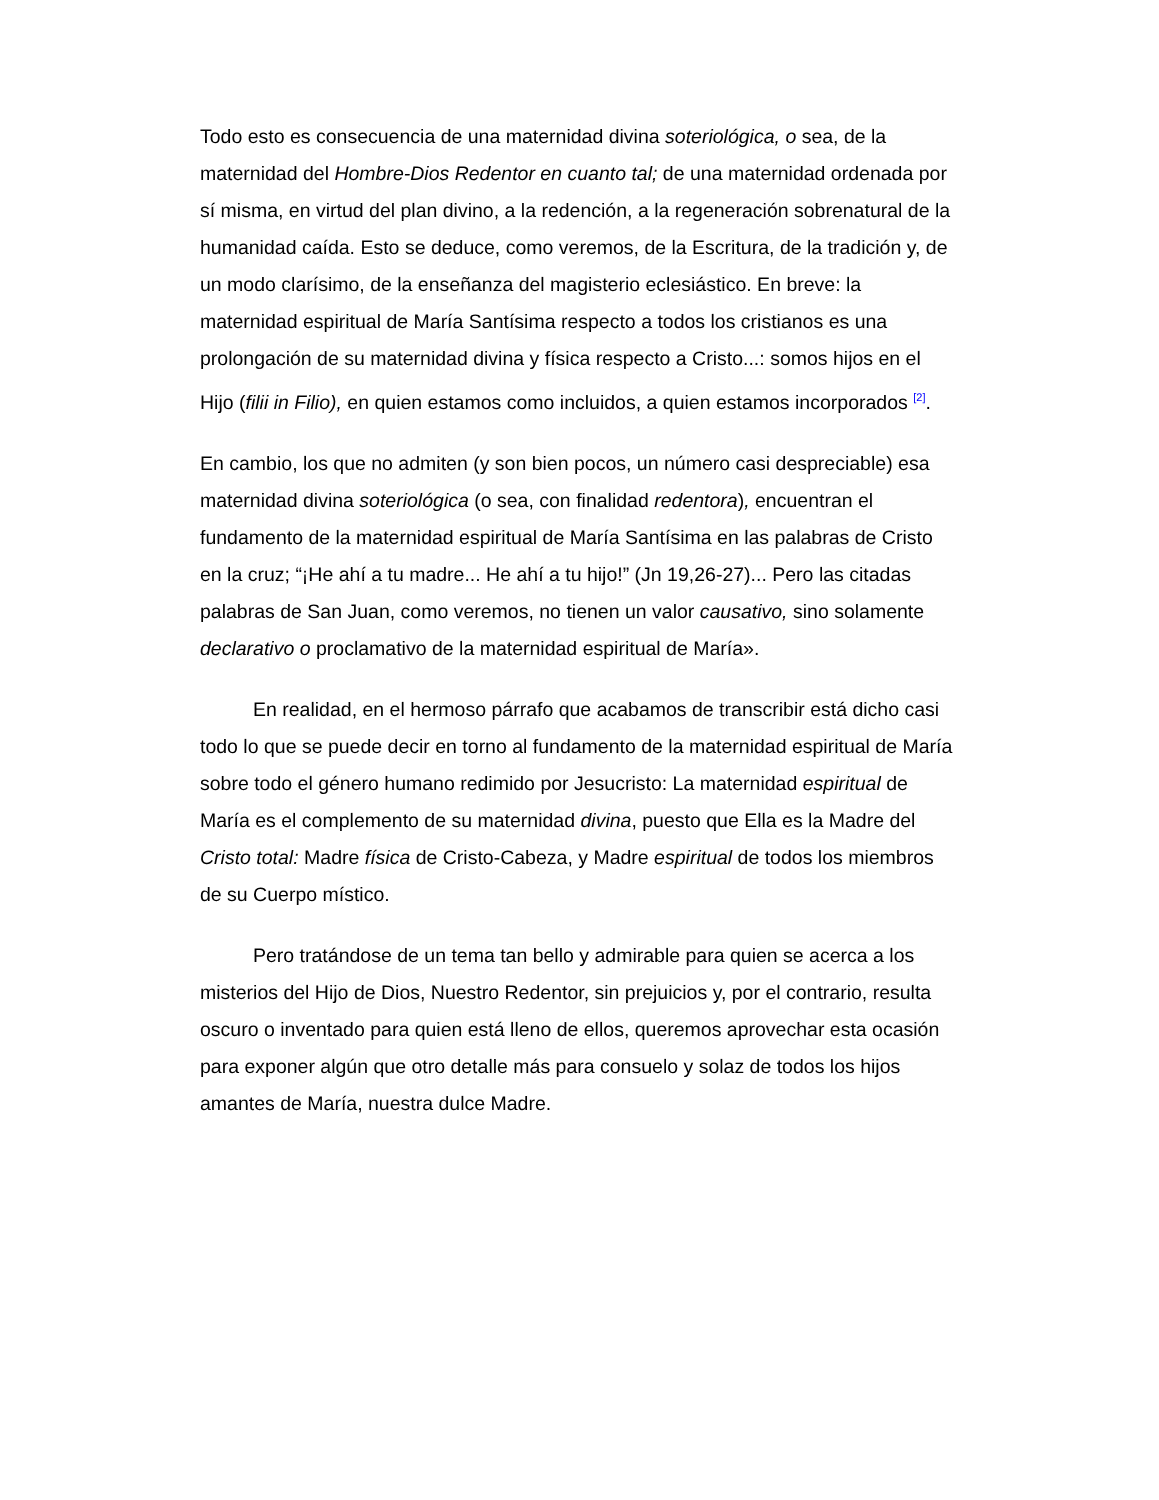Todo esto es consecuencia de una maternidad divina soteriológica, o sea, de la maternidad del Hombre-Dios Redentor en cuanto tal; de una maternidad ordenada por sí misma, en virtud del plan divino, a la redención, a la regeneración sobrenatural de la humanidad caída. Esto se deduce, como veremos, de la Escritura, de la tradición y, de un modo clarísimo, de la enseñanza del magisterio eclesiástico. En breve: la maternidad espiritual de María Santísima respecto a todos los cristianos es una prolongación de su maternidad divina y física respecto a Cristo...: somos hijos en el Hijo (filii in Filio), en quien estamos como incluidos, a quien estamos incorporados <sup>[2]</sup>.
En cambio, los que no admiten (y son bien pocos, un número casi despreciable) esa maternidad divina soteriológica (o sea, con finalidad redentora), encuentran el fundamento de la maternidad espiritual de María Santísima en las palabras de Cristo en la cruz; “¡He ahí a tu madre... He ahí a tu hijo!” (Jn 19,26-27)... Pero las citadas palabras de San Juan, como veremos, no tienen un valor causativo, sino solamente declarativo o proclamativo de la maternidad espiritual de María».
En realidad, en el hermoso párrafo que acabamos de transcribir está dicho casi todo lo que se puede decir en torno al fundamento de la maternidad espiritual de María sobre todo el género humano redimido por Jesucristo: La maternidad espiritual de María es el complemento de su maternidad divina, puesto que Ella es la Madre del Cristo total: Madre física de Cristo-Cabeza, y Madre espiritual de todos los miembros de su Cuerpo místico.
Pero tratándose de un tema tan bello y admirable para quien se acerca a los misterios del Hijo de Dios, Nuestro Redentor, sin prejuicios y, por el contrario, resulta oscuro o inventado para quien está lleno de ellos, queremos aprovechar esta ocasión para exponer algún que otro detalle más para consuelo y solaz de todos los hijos amantes de María, nuestra dulce Madre.